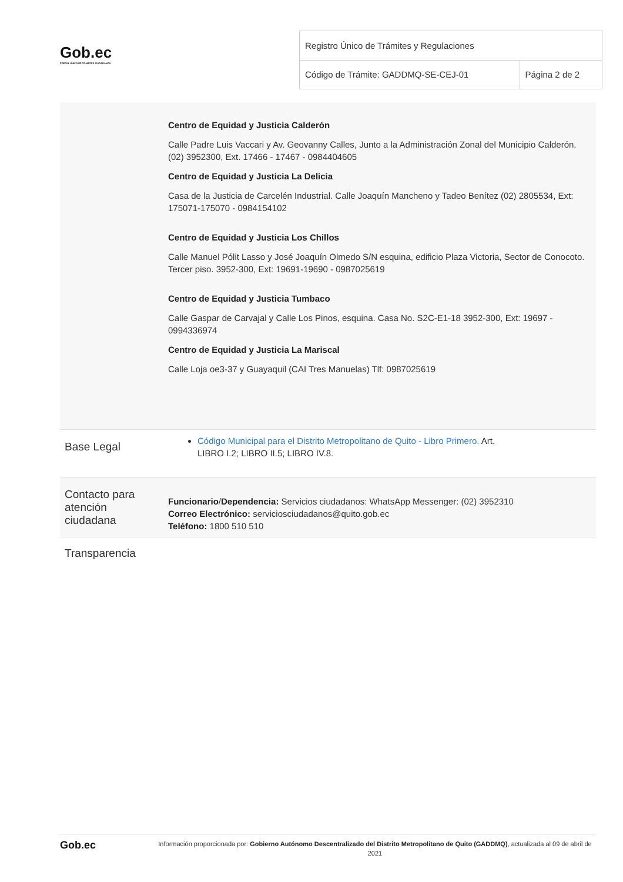Gob.ec
PORTAL ÚNICO DE TRÁMITES CIUDADANOS
| Registro Único de Trámites y Regulaciones | |
| Código de Trámite: GADDMQ-SE-CEJ-01 | Página 2 de 2 |
| | Centro de Equidad y Justicia Calderón Calle Padre Luis Vaccari y Av. Geovanny Calles, Junto a la Administración Zonal del Municipio Calderón. (02) 3952300, Ext. 17466 - 17467 - 0984404605 Centro de Equidad y Justicia La Delicia Casa de la Justicia de Carcelén Industrial. Calle Joaquín Mancheno y Tadeo Benítez (02) 2805534, Ext: 175071-175070 - 0984154102 Centro de Equidad y Justicia Los Chillos Calle Manuel Pólit Lasso y José Joaquín Olmedo S/N esquina, edificio Plaza Victoria, Sector de Conocoto. Tercer piso. 3952-300, Ext: 19691-19690 - 0987025619 Centro de Equidad y Justicia Tumbaco Calle Gaspar de Carvajal y Calle Los Pinos, esquina. Casa No. S2C-E1-18 3952-300, Ext: 19697 - 0994336974 Centro de Equidad y Justicia La Mariscal Calle Loja oe3-37 y Guayaquil (CAI Tres Manuelas) Tlf: 0987025619 |
| Base Legal | Código Municipal para el Distrito Metropolitano de Quito - Libro Primero. Art. LIBRO I.2; LIBRO II.5; LIBRO IV.8. |
| Contacto para atención ciudadana | Funcionario / Dependencia: Servicios ciudadanos: WhatsApp Messenger: (02) 3952310 Correo Electrónico: serviciosciudadanos@quito.gob.ec Teléfono: 1800 510 510 |
| Transparencia | |
Gob.ec
Información proporcionada por: Gobierno Autónomo Descentralizado del Distrito Metropolitano de Quito (GADDMQ), actualizada al 09 de abril de 2021